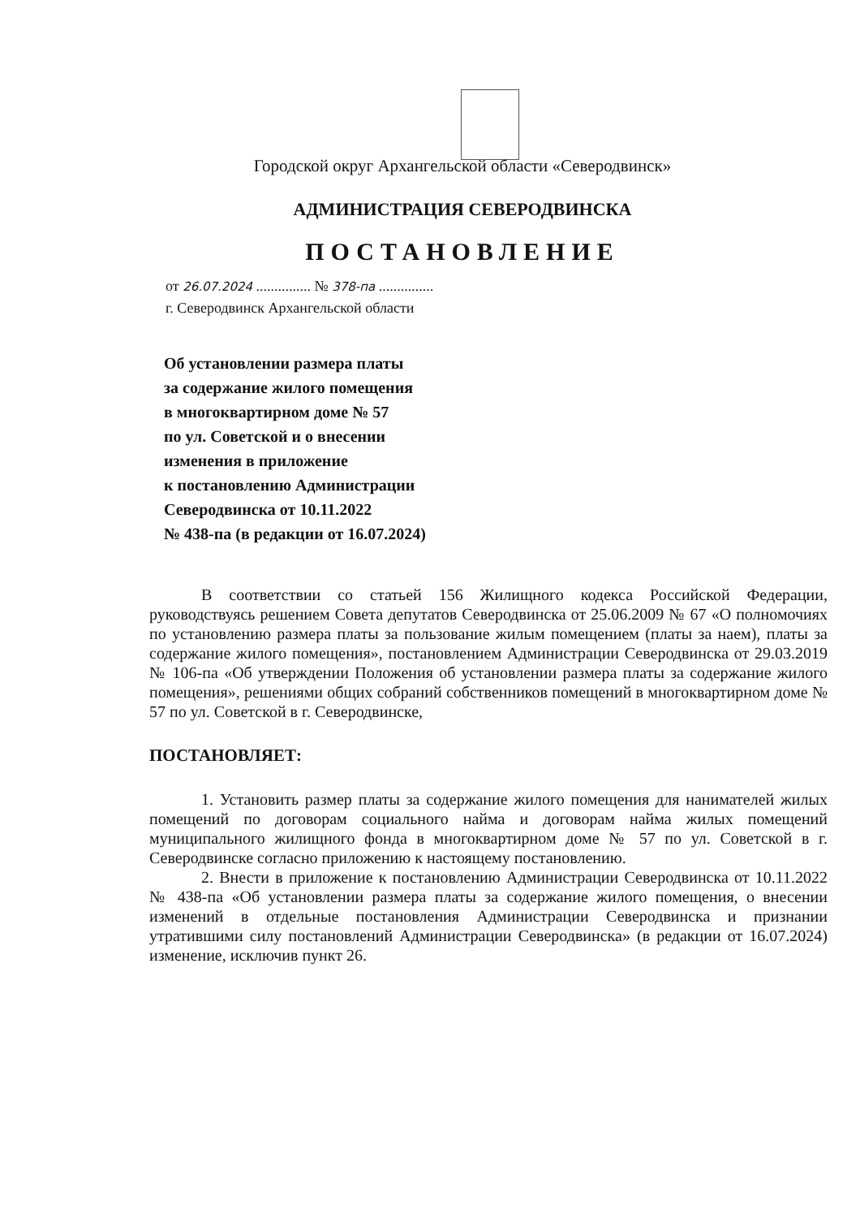Городской округ Архангельской области «Северодвинск»
АДМИНИСТРАЦИЯ СЕВЕРОДВИНСКА
ПОСТАНОВЛЕНИЕ
от 26.07.2024 ............... № 378-па ...............
г. Северодвинск Архангельской области
Об установлении размера платы
за содержание жилого помещения
в многоквартирном доме № 57
по ул. Советской и о внесении
изменения в приложение
к постановлению Администрации
Северодвинска от 10.11.2022
№ 438-па (в редакции от 16.07.2024)
В соответствии со статьей 156 Жилищного кодекса Российской Федерации, руководствуясь решением Совета депутатов Северодвинска от 25.06.2009 № 67 «О полномочиях по установлению размера платы за пользование жилым помещением (платы за наем), платы за содержание жилого помещения», постановлением Администрации Северодвинска от 29.03.2019 № 106-па «Об утверждении Положения об установлении размера платы за содержание жилого помещения», решениями общих собраний собственников помещений в многоквартирном доме № 57 по ул. Советской в г. Северодвинске,
ПОСТАНОВЛЯЕТ:
1. Установить размер платы за содержание жилого помещения для нанимателей жилых помещений по договорам социального найма и договорам найма жилых помещений муниципального жилищного фонда в многоквартирном доме № 57 по ул. Советской в г. Северодвинске согласно приложению к настоящему постановлению.
2. Внести в приложение к постановлению Администрации Северодвинска от 10.11.2022 № 438-па «Об установлении размера платы за содержание жилого помещения, о внесении изменений в отдельные постановления Администрации Северодвинска и признании утратившими силу постановлений Администрации Северодвинска» (в редакции от 16.07.2024) изменение, исключив пункт 26.